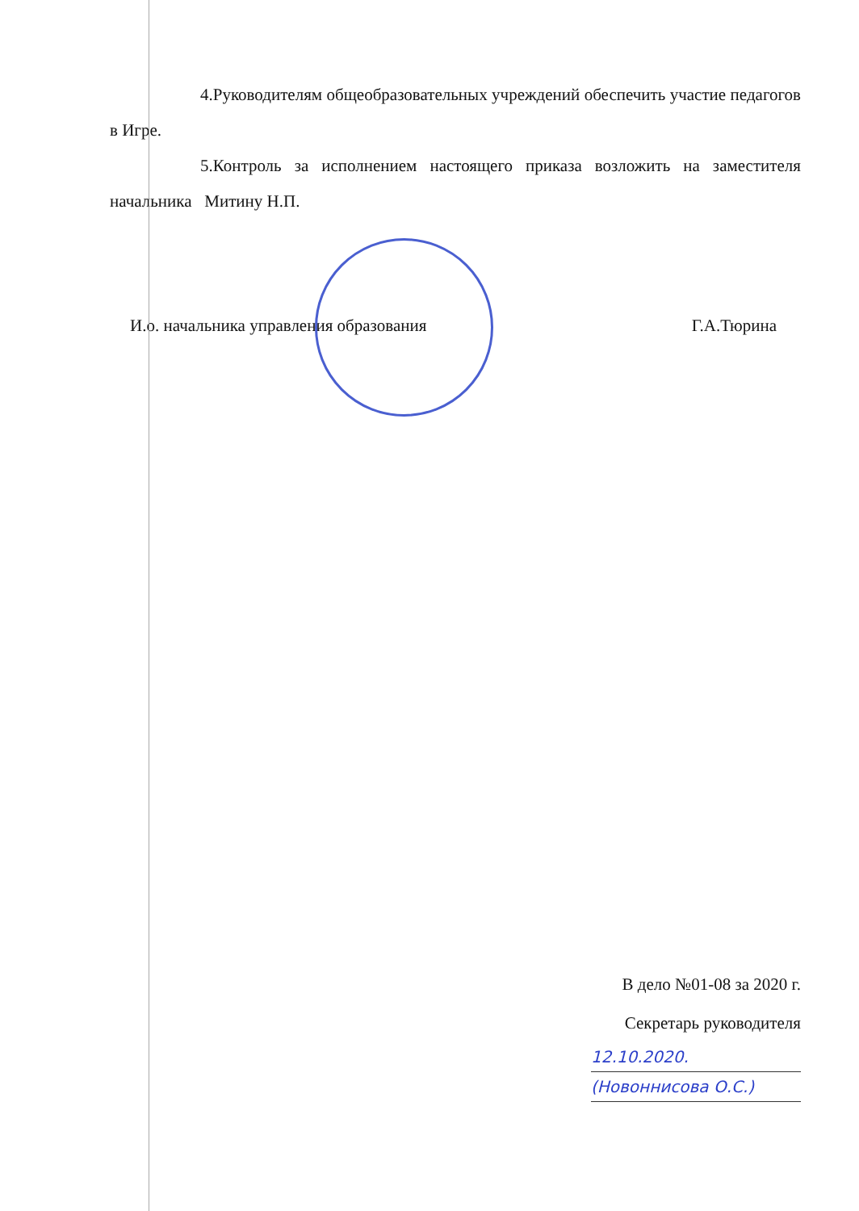4.Руководителям общеобразовательных учреждений обеспечить участие педагогов в Игре.
5.Контроль за исполнением настоящего приказа возложить на заместителя начальника Митину Н.П.
И.о. начальника управления образования Г.А.Тюрина
В дело №01-08 за 2020 г.
Секретарь руководителя
12.10.2020.
(Новоннисова О.С.)